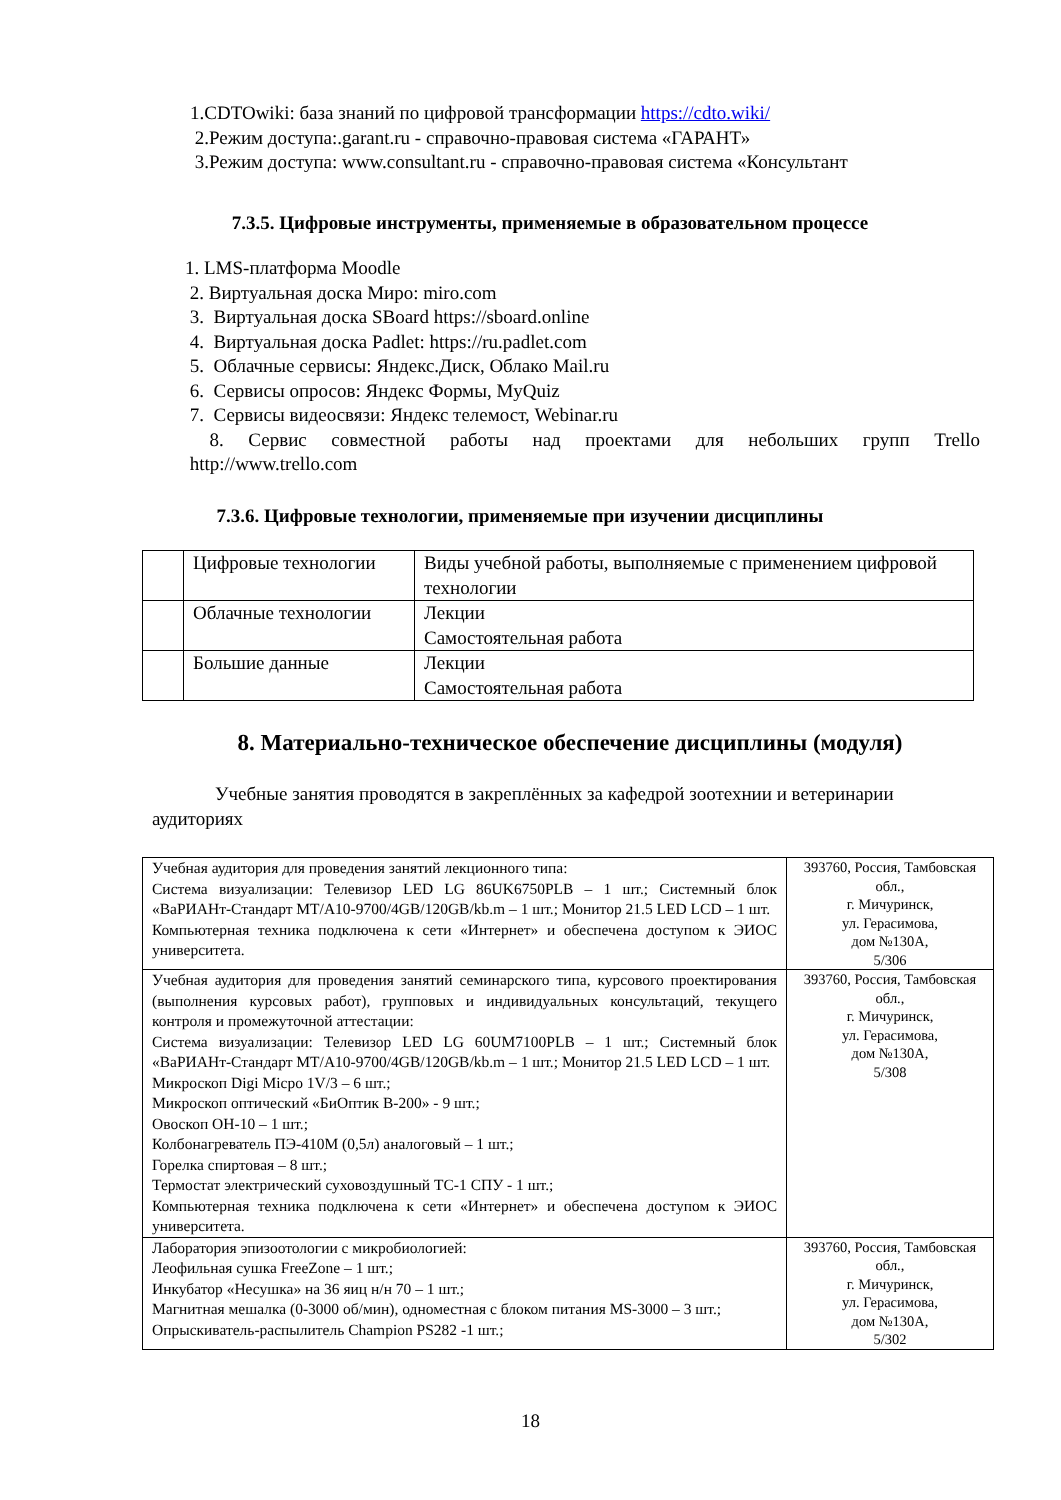1.CDTOwiki: база знаний по цифровой трансформации https://cdto.wiki/
2.Режим доступа:.garant.ru - справочно-правовая система «ГАРАНТ»
3.Режим доступа: www.consultant.ru - справочно-правовая система «Консультант
7.3.5. Цифровые инструменты, применяемые в образовательном процессе
1. LMS-платформа Moodle
2. Виртуальная доска Миро: miro.com
3. Виртуальная доска SBoard https://sboard.online
4. Виртуальная доска Padlet: https://ru.padlet.com
5. Облачные сервисы: Яндекс.Диск, Облако Mail.ru
6. Сервисы опросов: Яндекс Формы, MyQuiz
7. Сервисы видеосвязи: Яндекс телемост, Webinar.ru
8. Сервис совместной работы над проектами для небольших групп Trello
http://www.trello.com
7.3.6. Цифровые технологии, применяемые при изучении дисциплины
| | Цифровые технологии | Виды учебной работы, выполняемые с применением цифровой технологии |
| | Облачные технологии | Лекции Самостоятельная работа |
| | Большие данные | Лекции Самостоятельная работа |
8. Материально-техническое обеспечение дисциплины (модуля)
Учебные занятия проводятся в закреплённых за кафедрой зоотехнии и ветеринарии аудиториях
| Учебная аудитория для проведения занятий лекционного типа: Система визуализации: Телевизор LED LG 86UK6750PLB – 1 шт.; Системный блок «ВаРИАНт-Стандарт MT/A10-9700/4GB/120GB/kb.m – 1 шт.; Монитор 21.5 LED LCD – 1 шт. Компьютерная техника подключена к сети «Интернет» и обеспечена доступом к ЭИОС университета. | 393760, Россия, Тамбовская обл., г. Мичуринск, ул. Герасимова, дом №130А, 5/306 |
| Учебная аудитория для проведения занятий семинарского типа, курсового проектирования (выполнения курсовых работ), групповых и индивидуальных консультаций, текущего контроля и промежуточной аттестации: Система визуализации: Телевизор LED LG 60UM7100PLB – 1 шт.; Системный блок «ВаРИАНт-Стандарт MT/A10-9700/4GB/120GB/kb.m – 1 шт.; Монитор 21.5 LED LCD – 1 шт. Микроскоп Digi Micpo 1V/3 – 6 шт.; Микроскоп оптический «БиОптик В-200» - 9 шт.; Овоскоп ОН-10 – 1 шт.; Колбонагреватель ПЭ-410М (0,5л) аналоговый – 1 шт.; Горелка спиртовая – 8 шт.; Термостат электрический суховоздушный ТС-1 СПУ - 1 шт.; Компьютерная техника подключена к сети «Интернет» и обеспечена доступом к ЭИОС университета. | 393760, Россия, Тамбовская обл., г. Мичуринск, ул. Герасимова, дом №130А, 5/308 |
| Лаборатория эпизоотологии с микробиологией: Леофильная сушка FreeZone – 1 шт.; Инкубатор «Несушка» на 36 яиц н/н 70 – 1 шт.; Магнитная мешалка (0-3000 об/мин), одноместная с блоком питания MS-3000 – 3 шт.; Опрыскиватель-распылитель Champion PS282 -1 шт.; | 393760, Россия, Тамбовская обл., г. Мичуринск, ул. Герасимова, дом №130А, 5/302 |
18